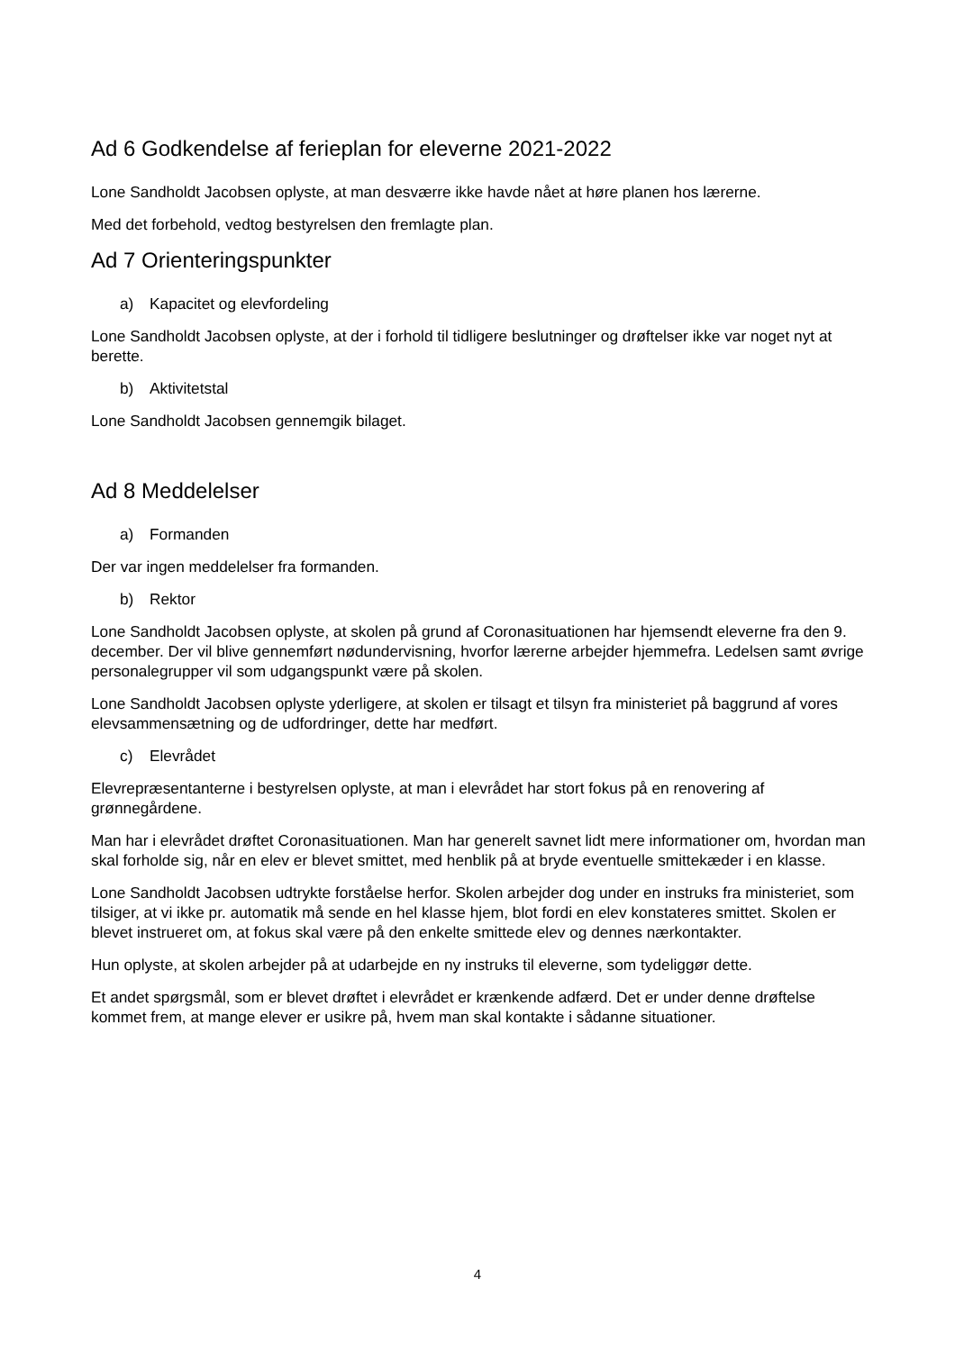Ad 6 Godkendelse af ferieplan for eleverne 2021-2022
Lone Sandholdt Jacobsen oplyste, at man desværre ikke havde nået at høre planen hos lærerne.
Med det forbehold, vedtog bestyrelsen den fremlagte plan.
Ad 7 Orienteringspunkter
a) Kapacitet og elevfordeling
Lone Sandholdt Jacobsen oplyste, at der i forhold til tidligere beslutninger og drøftelser ikke var noget nyt at berette.
b) Aktivitetstal
Lone Sandholdt Jacobsen gennemgik bilaget.
Ad 8 Meddelelser
a) Formanden
Der var ingen meddelelser fra formanden.
b) Rektor
Lone Sandholdt Jacobsen oplyste, at skolen på grund af Coronasituationen har hjemsendt eleverne fra den 9. december. Der vil blive gennemført nødundervisning, hvorfor lærerne arbejder hjemmefra. Ledelsen samt øvrige personalegrupper vil som udgangspunkt være på skolen.
Lone Sandholdt Jacobsen oplyste yderligere, at skolen er tilsagt et tilsyn fra ministeriet på baggrund af vores elevsammensætning og de udfordringer, dette har medført.
c) Elevrådet
Elevrepræsentanterne i bestyrelsen oplyste, at man i elevrådet har stort fokus på en renovering af grønnegårdene.
Man har i elevrådet drøftet Coronasituationen. Man har generelt savnet lidt mere informationer om, hvordan man skal forholde sig, når en elev er blevet smittet, med henblik på at bryde eventuelle smittekæder i en klasse.
Lone Sandholdt Jacobsen udtrykte forståelse herfor. Skolen arbejder dog under en instruks fra ministeriet, som tilsiger, at vi ikke pr. automatik må sende en hel klasse hjem, blot fordi en elev konstateres smittet. Skolen er blevet instrueret om, at fokus skal være på den enkelte smittede elev og dennes nærkontakter.
Hun oplyste, at skolen arbejder på at udarbejde en ny instruks til eleverne, som tydeliggør dette.
Et andet spørgsmål, som er blevet drøftet i elevrådet er krænkende adfærd. Det er under denne drøftelse kommet frem, at mange elever er usikre på, hvem man skal kontakte i sådanne situationer.
4